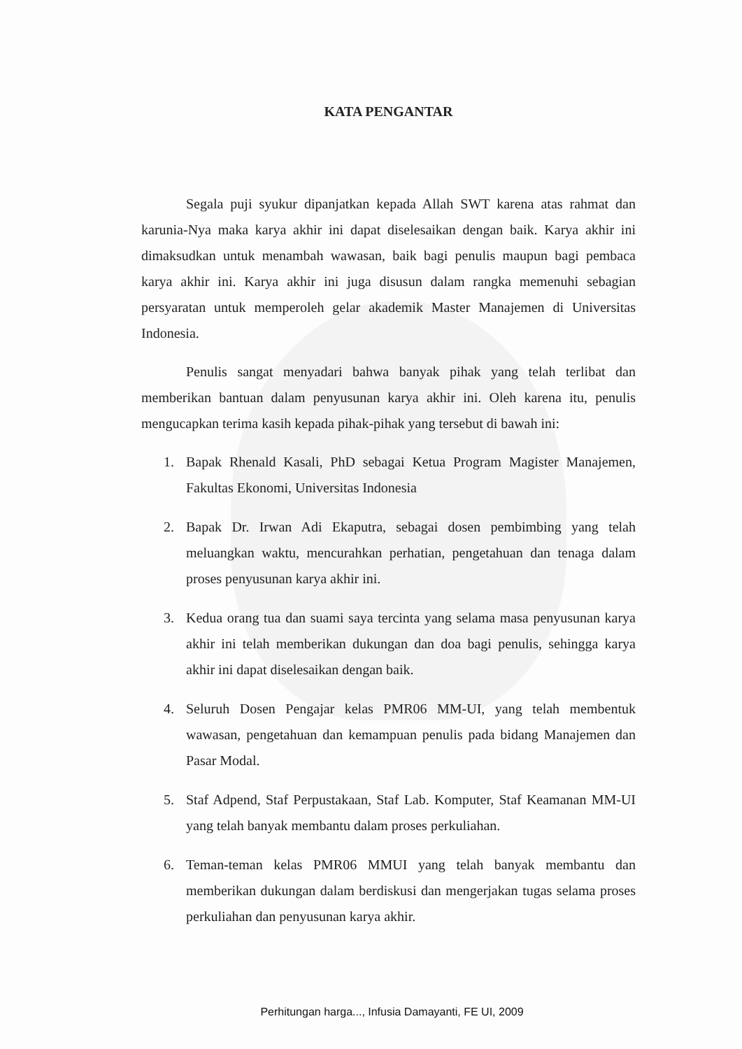KATA PENGANTAR
Segala puji syukur dipanjatkan kepada Allah SWT karena atas rahmat dan karunia-Nya maka karya akhir ini dapat diselesaikan dengan baik. Karya akhir ini dimaksudkan untuk menambah wawasan, baik bagi penulis maupun bagi pembaca karya akhir ini. Karya akhir ini juga disusun dalam rangka memenuhi sebagian persyaratan untuk memperoleh gelar akademik Master Manajemen di Universitas Indonesia.
Penulis sangat menyadari bahwa banyak pihak yang telah terlibat dan memberikan bantuan dalam penyusunan karya akhir ini. Oleh karena itu, penulis mengucapkan terima kasih kepada pihak-pihak yang tersebut di bawah ini:
1. Bapak Rhenald Kasali, PhD sebagai Ketua Program Magister Manajemen, Fakultas Ekonomi, Universitas Indonesia
2. Bapak Dr. Irwan Adi Ekaputra, sebagai dosen pembimbing yang telah meluangkan waktu, mencurahkan perhatian, pengetahuan dan tenaga dalam proses penyusunan karya akhir ini.
3. Kedua orang tua dan suami saya tercinta yang selama masa penyusunan karya akhir ini telah memberikan dukungan dan doa bagi penulis, sehingga karya akhir ini dapat diselesaikan dengan baik.
4. Seluruh Dosen Pengajar kelas PMR06 MM-UI, yang telah membentuk wawasan, pengetahuan dan kemampuan penulis pada bidang Manajemen dan Pasar Modal.
5. Staf Adpend, Staf Perpustakaan, Staf Lab. Komputer, Staf Keamanan MM-UI yang telah banyak membantu dalam proses perkuliahan.
6. Teman-teman kelas PMR06 MMUI yang telah banyak membantu dan memberikan dukungan dalam berdiskusi dan mengerjakan tugas selama proses perkuliahan dan penyusunan karya akhir.
Perhitungan harga..., Infusia Damayanti, FE UI, 2009